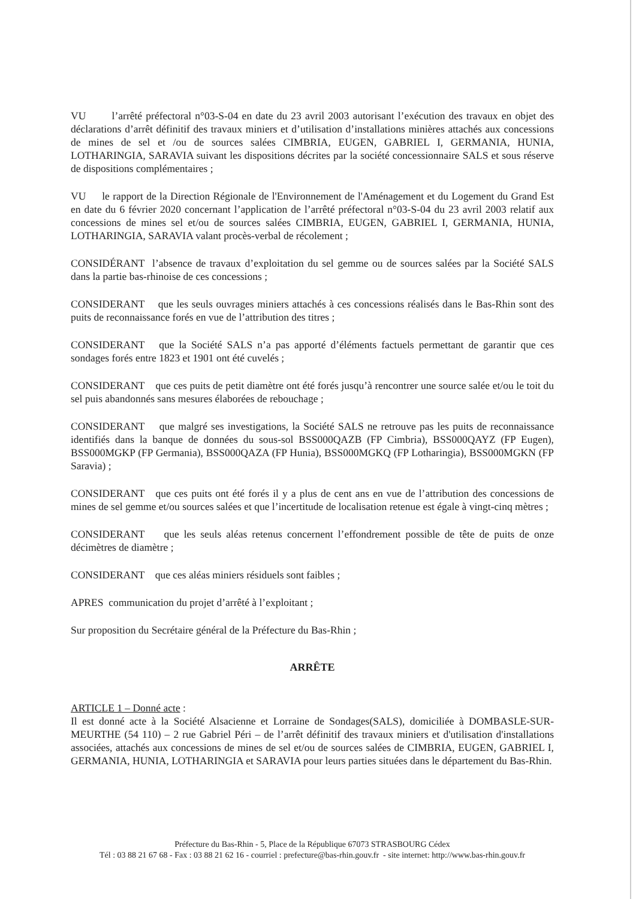VU l’arrêté préfectoral n°03-S-04 en date du 23 avril 2003 autorisant l’exécution des travaux en objet des déclarations d’arrêt définitif des travaux miniers et d’utilisation d’installations minières attachés aux concessions de mines de sel et /ou de sources salées CIMBRIA, EUGEN, GABRIEL I, GERMANIA, HUNIA, LOTHARINGIA, SARAVIA suivant les dispositions décrites par la société concessionnaire SALS et sous réserve de dispositions complémentaires ;
VU le rapport de la Direction Régionale de l'Environnement de l'Aménagement et du Logement du Grand Est en date du 6 février 2020 concernant l’application de l’arrêté préfectoral n°03-S-04 du 23 avril 2003 relatif aux concessions de mines sel et/ou de sources salées CIMBRIA, EUGEN, GABRIEL I, GERMANIA, HUNIA, LOTHARINGIA, SARAVIA valant procès-verbal de récolement ;
CONSIDÉRANT l’absence de travaux d’exploitation du sel gemme ou de sources salées par la Société SALS dans la partie bas-rhinoise de ces concessions ;
CONSIDERANT que les seuls ouvrages miniers attachés à ces concessions réalisés dans le Bas-Rhin sont des puits de reconnaissance forés en vue de l’attribution des titres ;
CONSIDERANT que la Société SALS n’a pas apporté d’éléments factuels permettant de garantir que ces sondages forés entre 1823 et 1901 ont été cuvelés ;
CONSIDERANT que ces puits de petit diamètre ont été forés jusqu’à rencontrer une source salée et/ou le toit du sel puis abandonnés sans mesures élaborées de rebouchage ;
CONSIDERANT que malgré ses investigations, la Société SALS ne retrouve pas les puits de reconnaissance identifiés dans la banque de données du sous-sol BSS000QAZB (FP Cimbria), BSS000QAYZ (FP Eugen), BSS000MGKP (FP Germania), BSS000QAZA (FP Hunia), BSS000MGKQ (FP Lotharingia), BSS000MGKN (FP Saravia) ;
CONSIDERANT que ces puits ont été forés il y a plus de cent ans en vue de l’attribution des concessions de mines de sel gemme et/ou sources salées et que l’incertitude de localisation retenue est égale à vingt-cinq mètres ;
CONSIDERANT que les seuls aléas retenus concernent l’effondrement possible de tête de puits de onze décimètres de diamètre ;
CONSIDERANT que ces aléas miniers résiduels sont faibles ;
APRES communication du projet d’arrêté à l’exploitant ;
Sur proposition du Secrétaire général de la Préfecture du Bas-Rhin ;
ARRÊTE
ARTICLE 1 – Donné acte :
Il est donné acte à la Société Alsacienne et Lorraine de Sondages(SALS), domiciliée à DOMBASLE-SUR-MEURTHE (54 110) – 2 rue Gabriel Péri – de l’arrêt définitif des travaux miniers et d'utilisation d'installations associées, attachés aux concessions de mines de sel et/ou de sources salées de CIMBRIA, EUGEN, GABRIEL I, GERMANIA, HUNIA, LOTHARINGIA et SARAVIA pour leurs parties situées dans le département du Bas-Rhin.
Préfecture du Bas-Rhin - 5, Place de la République 67073 STRASBOURG Cédex
Tél : 03 88 21 67 68 - Fax : 03 88 21 62 16 - courriel : prefecture@bas-rhin.gouv.fr - site internet: http://www.bas-rhin.gouv.fr